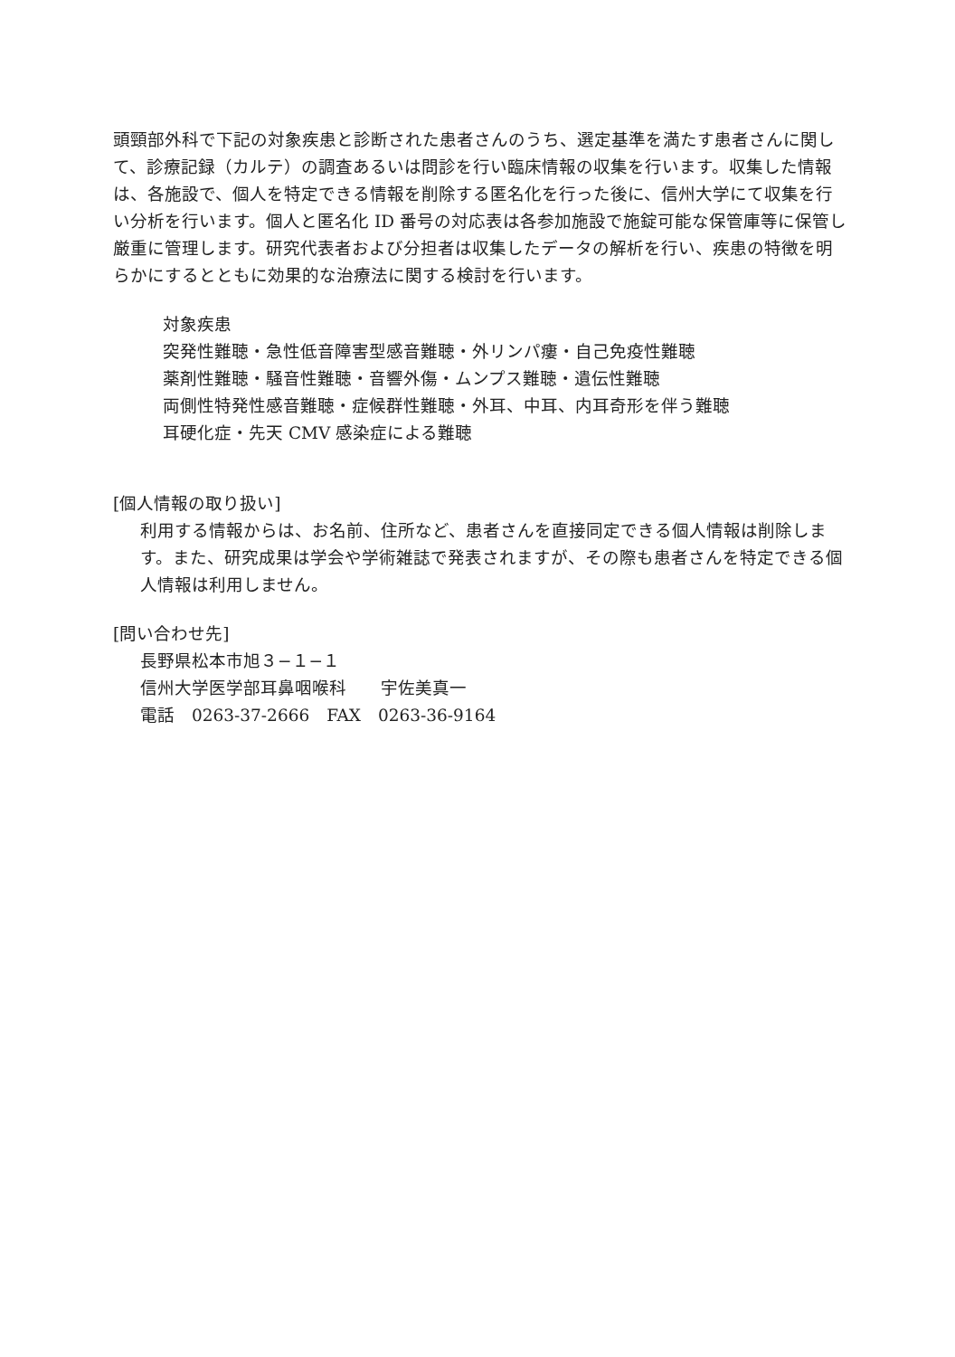頭頸部外科で下記の対象疾患と診断された患者さんのうち、選定基準を満たす患者さんに関して、診療記録（カルテ）の調査あるいは問診を行い臨床情報の収集を行います。収集した情報は、各施設で、個人を特定できる情報を削除する匿名化を行った後に、信州大学にて収集を行い分析を行います。個人と匿名化 ID 番号の対応表は各参加施設で施錠可能な保管庫等に保管し厳重に管理します。研究代表者および分担者は収集したデータの解析を行い、疾患の特徴を明らかにするとともに効果的な治療法に関する検討を行います。
対象疾患
突発性難聴・急性低音障害型感音難聴・外リンパ瘻・自己免疫性難聴
薬剤性難聴・騒音性難聴・音響外傷・ムンプス難聴・遺伝性難聴
両側性特発性感音難聴・症候群性難聴・外耳、中耳、内耳奇形を伴う難聴
耳硬化症・先天 CMV 感染症による難聴
[個人情報の取り扱い]
利用する情報からは、お名前、住所など、患者さんを直接同定できる個人情報は削除します。また、研究成果は学会や学術雑誌で発表されますが、その際も患者さんを特定できる個人情報は利用しません。
[問い合わせ先]
長野県松本市旭３−１−１
信州大学医学部耳鼻咽喉科　　宇佐美真一
電話　0263-37-2666　FAX　0263-36-9164